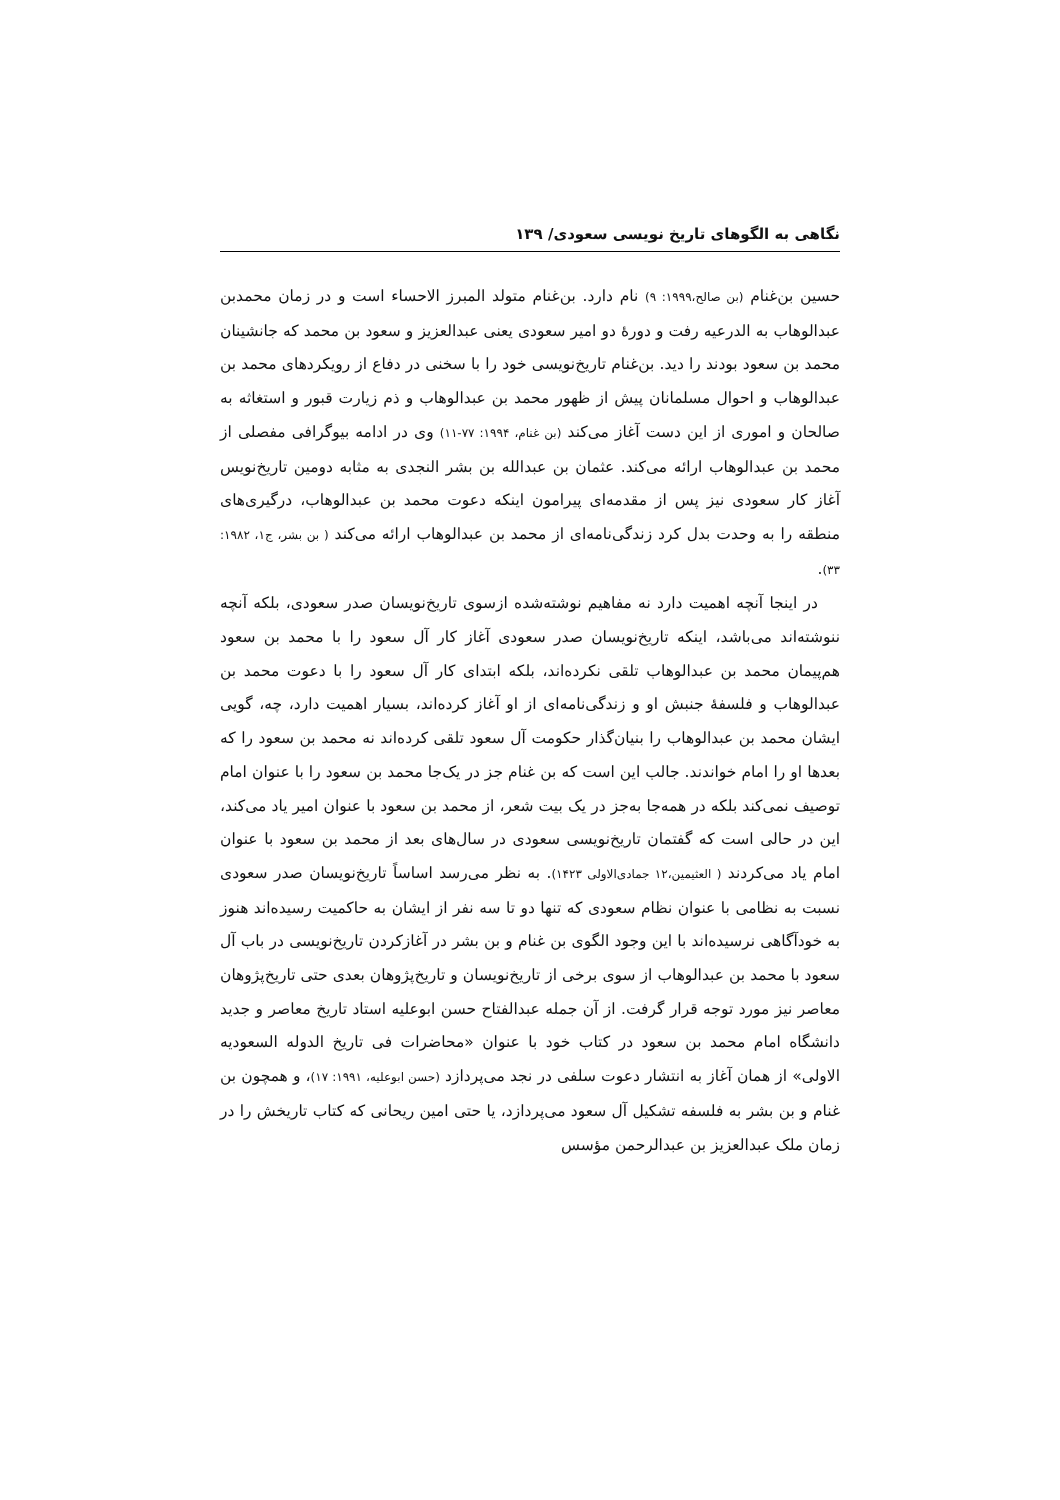نگاهی به الگوهای تاریخ نویسی سعودی/ ۱۳۹
حسین بن‌غنام (بن صالح،۱۹۹۹: ۹) نام دارد. بن‌غنام متولد المبرز الاحساء است و در زمان محمدبن عبدالوهاب به الدرعیه رفت و دورۀ دو امیر سعودی یعنی عبدالعزیز و سعود بن محمد که جانشینان محمد بن سعود بودند را دید. بن‌غنام تاریخ‌نویسی خود را با سخنی در دفاع از رویکردهای محمد بن عبدالوهاب و احوال مسلمانان پیش از ظهور محمد بن عبدالوهاب و ذم زیارت قبور و استغاثه به صالحان و اموری از این دست آغاز می‌کند (بن غنام، ۱۹۹۴: ۷۷-۱۱) وی در ادامه بیوگرافی مفصلی از محمد بن عبدالوهاب ارائه می‌کند. عثمان بن عبدالله بن بشر النجدی به مثابه دومین تاریخ‌نویس آغاز کار سعودی نیز پس از مقدمه‌ای پیرامون اینکه دعوت محمد بن عبدالوهاب، درگیری‌های منطقه را به وحدت بدل کرد زندگی‌نامه‌ای از محمد بن عبدالوهاب ارائه می‌کند ( بن بشر، ج۱، ۱۹۸۲: ۳۳).
در اینجا آنچه اهمیت دارد نه مفاهیم نوشته‌شده ازسوی تاریخ‌نویسان صدر سعودی، بلکه آنچه ننوشته‌اند می‌باشد، اینکه تاریخ‌نویسان صدر سعودی آغاز کار آل سعود را با محمد بن سعود هم‌پیمان محمد بن عبدالوهاب تلقی نکرده‌اند، بلکه ابتدای کار آل سعود را با دعوت محمد بن عبدالوهاب و فلسفۀ جنبش او و زندگی‌نامه‌ای از او آغاز کرده‌اند، بسیار اهمیت دارد، چه، گویی ایشان محمد بن عبدالوهاب را بنیان‌گذار حکومت آل سعود تلقی کرده‌اند نه محمد بن سعود را که بعدها او را امام خواندند. جالب این است که بن غنام جز در یک‌جا محمد بن سعود را با عنوان امام توصیف نمی‌کند بلکه در همه‌جا به‌جز در یک بیت شعر، از محمد بن سعود با عنوان امیر یاد می‌کند، این در حالی است که گفتمان تاریخ‌نویسی سعودی در سال‌های بعد از محمد بن سعود با عنوان امام یاد می‌کردند ( العثیمین،۱۲ جمادی‌الاولی ۱۴۲۳). به نظر می‌رسد اساساً تاریخ‌نویسان صدر سعودی نسبت به نظامی با عنوان نظام سعودی که تنها دو تا سه نفر از ایشان به حاکمیت رسیده‌اند هنوز به خودآگاهی نرسیده‌اند با این وجود الگوی بن غنام و بن بشر در آغازکردن تاریخ‌نویسی در باب آل سعود با محمد بن عبدالوهاب از سوی برخی از تاریخ‌نویسان و تاریخ‌پژوهان بعدی حتی تاریخ‌پژوهان معاصر نیز مورد توجه قرار گرفت. از آن جمله عبدالفتاح حسن ابوعلیه استاد تاریخ معاصر و جدید دانشگاه امام محمد بن سعود در کتاب خود با عنوان «محاضرات فی تاریخ الدوله السعودیه الاولی» از همان آغاز به انتشار دعوت سلفی در نجد می‌پردازد (حسن ابوعلیه، ۱۹۹۱: ۱۷)، و همچون بن غنام و بن بشر به فلسفه تشکیل آل سعود می‌پردازد، یا حتی امین ریحانی که کتاب تاریخش را در زمان ملک عبدالعزیز بن عبدالرحمن مؤسس